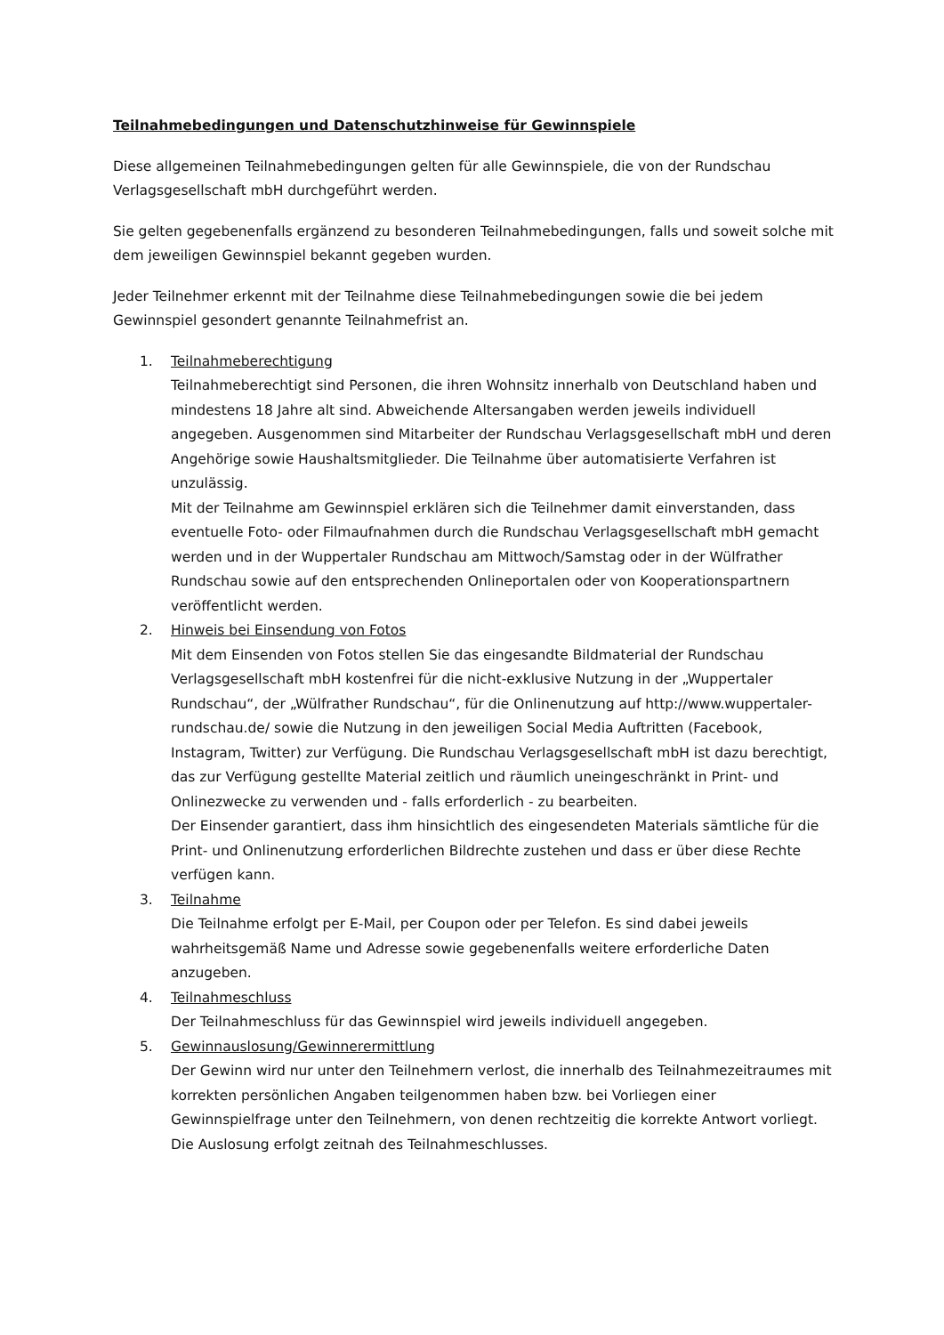Teilnahmebedingungen und Datenschutzhinweise für Gewinnspiele
Diese allgemeinen Teilnahmebedingungen gelten für alle Gewinnspiele, die von der Rundschau Verlagsgesellschaft mbH durchgeführt werden.
Sie gelten gegebenenfalls ergänzend zu besonderen Teilnahmebedingungen, falls und soweit solche mit dem jeweiligen Gewinnspiel bekannt gegeben wurden.
Jeder Teilnehmer erkennt mit der Teilnahme diese Teilnahmebedingungen sowie die bei jedem Gewinnspiel gesondert genannte Teilnahmefrist an.
1. Teilnahmeberechtigung
Teilnahmeberechtigt sind Personen, die ihren Wohnsitz innerhalb von Deutschland haben und mindestens 18 Jahre alt sind. Abweichende Altersangaben werden jeweils individuell angegeben. Ausgenommen sind Mitarbeiter der Rundschau Verlagsgesellschaft mbH und deren Angehörige sowie Haushaltsmitglieder. Die Teilnahme über automatisierte Verfahren ist unzulässig.
Mit der Teilnahme am Gewinnspiel erklären sich die Teilnehmer damit einverstanden, dass eventuelle Foto- oder Filmaufnahmen durch die Rundschau Verlagsgesellschaft mbH gemacht werden und in der Wuppertaler Rundschau am Mittwoch/Samstag oder in der Wülfrather Rundschau sowie auf den entsprechenden Onlineportalen oder von Kooperationspartnern veröffentlicht werden.
2. Hinweis bei Einsendung von Fotos
Mit dem Einsenden von Fotos stellen Sie das eingesandte Bildmaterial der Rundschau Verlagsgesellschaft mbH kostenfrei für die nicht-exklusive Nutzung in der „Wuppertaler Rundschau“, der „Wülfrather Rundschau“, für die Onlinenutzung auf http://www.wuppertaler-rundschau.de/ sowie die Nutzung in den jeweiligen Social Media Auftritten (Facebook, Instagram, Twitter) zur Verfügung. Die Rundschau Verlagsgesellschaft mbH ist dazu berechtigt, das zur Verfügung gestellte Material zeitlich und räumlich uneingeschränkt in Print- und Onlinezwecke zu verwenden und - falls erforderlich - zu bearbeiten.
Der Einsender garantiert, dass ihm hinsichtlich des eingesendeten Materials sämtliche für die Print- und Onlinenutzung erforderlichen Bildrechte zustehen und dass er über diese Rechte verfügen kann.
3. Teilnahme
Die Teilnahme erfolgt per E-Mail, per Coupon oder per Telefon. Es sind dabei jeweils wahrheitsgemäß Name und Adresse sowie gegebenenfalls weitere erforderliche Daten anzugeben.
4. Teilnahmeschluss
Der Teilnahmeschluss für das Gewinnspiel wird jeweils individuell angegeben.
5. Gewinnauslosung/Gewinnerermittlung
Der Gewinn wird nur unter den Teilnehmern verlost, die innerhalb des Teilnahmezeitraumes mit korrekten persönlichen Angaben teilgenommen haben bzw. bei Vorliegen einer Gewinnspielfrage unter den Teilnehmern, von denen rechtzeitig die korrekte Antwort vorliegt. Die Auslosung erfolgt zeitnah des Teilnahmeschlusses.